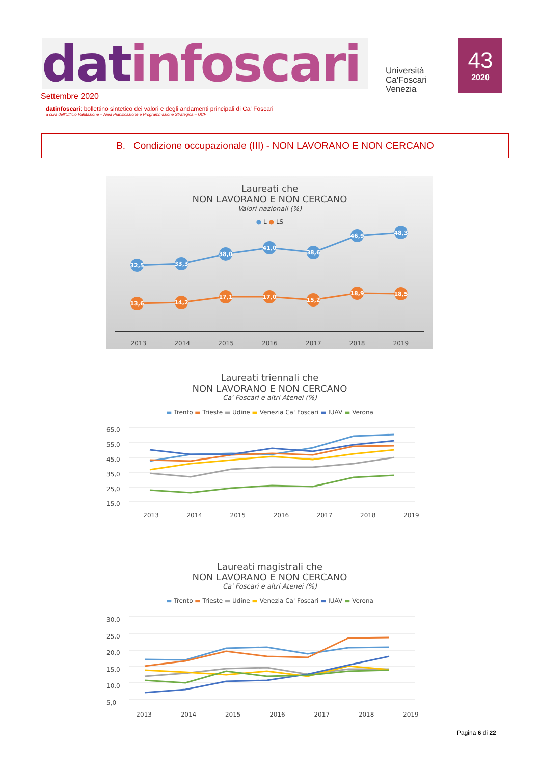datinfoscari
Università
Ca'Foscari
Venezia
43
2020
Settembre 2020
datinfoscari: bollettino sintetico dei valori e degli andamenti principali di Ca' Foscari
a cura dell'Ufficio Valutazione – Area Pianificazione e Programmazione Strategica – UCF
B. Condizione occupazionale (III) - NON LAVORANO E NON CERCANO
Laureati che
NON LAVORANO E NON CERCANO
Valori nazionali (%)
● L ● LS
32,5
33,3
38,0
41,0
38,6
46,9
48,3
13,6
14,2
17,1
17,0
15,2
18,9
18,5
2013 2014 2015 2016 2017 2018 2019
Laureati triennali che
NON LAVORANO E NON CERCANO
Ca' Foscari e altri Atenei (%)
▬ Trento ▬ Trieste ▬ Udine ▬ Venezia Ca' Foscari ▬ IUAV ▬ Verona
65,0
55,0
45,0
35,0
25,0
15,0
2013 2014 2015 2016 2017 2018 2019
Laureati magistrali che
NON LAVORANO E NON CERCANO
Ca' Foscari e altri Atenei (%)
▬ Trento ▬ Trieste ▬ Udine ▬ Venezia Ca' Foscari ▬ IUAV ▬ Verona
30,0
25,0
20,0
15,0
10,0
5,0
2013 2014 2015 2016 2017 2018 2019
Pagina 6 di 22